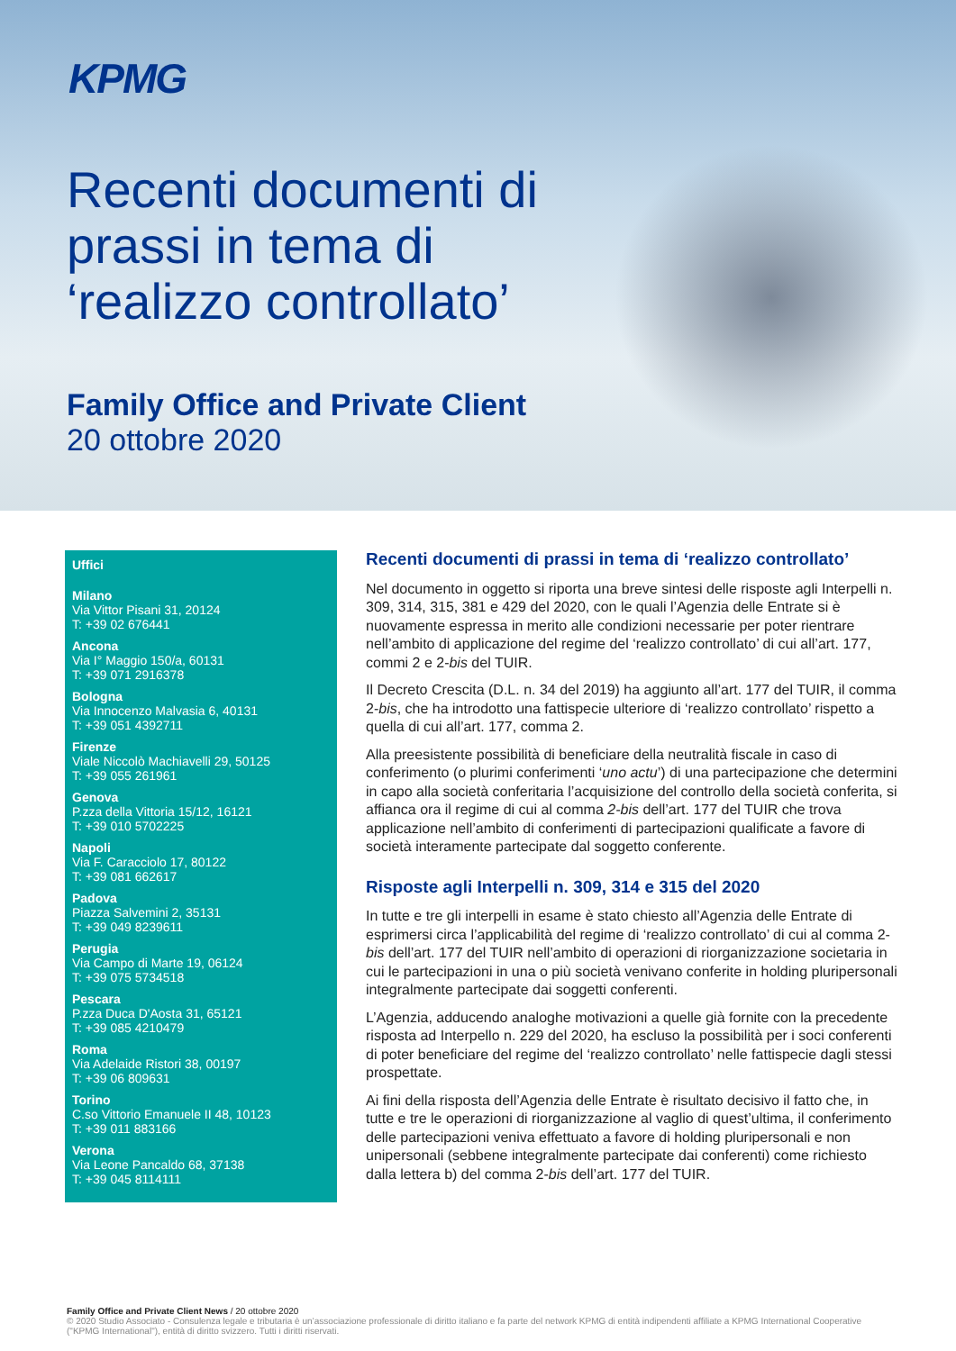KPMG
Recenti documenti di prassi in tema di ‘realizzo controllato’
Family Office and Private Client
20 ottobre 2020
Uffici
Milano
Via Vittor Pisani 31, 20124
T: +39 02 676441
Ancona
Via I° Maggio 150/a, 60131
T: +39 071 2916378
Bologna
Via Innocenzo Malvasia 6, 40131
T: +39 051 4392711
Firenze
Viale Niccolò Machiavelli 29, 50125
T: +39 055 261961
Genova
P.zza della Vittoria 15/12, 16121
T: +39 010 5702225
Napoli
Via F. Caracciolo 17, 80122
T: +39 081 662617
Padova
Piazza Salvemini 2, 35131
T: +39 049 8239611
Perugia
Via Campo di Marte 19, 06124
T: +39 075 5734518
Pescara
P.zza Duca D'Aosta 31, 65121
T: +39 085 4210479
Roma
Via Adelaide Ristori 38, 00197
T: +39 06 809631
Torino
C.so Vittorio Emanuele II 48, 10123
T: +39 011 883166
Verona
Via Leone Pancaldo 68, 37138
T: +39 045 8114111
Recenti documenti di prassi in tema di ‘realizzo controllato’
Nel documento in oggetto si riporta una breve sintesi delle risposte agli Interpelli n. 309, 314, 315, 381 e 429 del 2020, con le quali l’Agenzia delle Entrate si è nuovamente espressa in merito alle condizioni necessarie per poter rientrare nell’ambito di applicazione del regime del ‘realizzo controllato’ di cui all’art. 177, commi 2 e 2-bis del TUIR.
Il Decreto Crescita (D.L. n. 34 del 2019) ha aggiunto all’art. 177 del TUIR, il comma 2-bis, che ha introdotto una fattispecie ulteriore di ‘realizzo controllato’ rispetto a quella di cui all’art. 177, comma 2.
Alla preesistente possibilità di beneficiare della neutralità fiscale in caso di conferimento (o plurimi conferimenti ‘uno actu’) di una partecipazione che determini in capo alla società conferitaria l’acquisizione del controllo della società conferita, si affianca ora il regime di cui al comma 2-bis dell’art. 177 del TUIR che trova applicazione nell’ambito di conferimenti di partecipazioni qualificate a favore di società interamente partecipate dal soggetto conferente.
Risposte agli Interpelli n. 309, 314 e 315 del 2020
In tutte e tre gli interpelli in esame è stato chiesto all’Agenzia delle Entrate di esprimersi circa l’applicabilità del regime di ‘realizzo controllato’ di cui al comma 2-bis dell’art. 177 del TUIR nell’ambito di operazioni di riorganizzazione societaria in cui le partecipazioni in una o più società venivano conferite in holding pluripersonali integralmente partecipate dai soggetti conferenti.
L’Agenzia, adducendo analoghe motivazioni a quelle già fornite con la precedente risposta ad Interpello n. 229 del 2020, ha escluso la possibilità per i soci conferenti di poter beneficiare del regime del ‘realizzo controllato’ nelle fattispecie dagli stessi prospettate.
Ai fini della risposta dell’Agenzia delle Entrate è risultato decisivo il fatto che, in tutte e tre le operazioni di riorganizzazione al vaglio di quest’ultima, il conferimento delle partecipazioni veniva effettuato a favore di holding pluripersonali e non unipersonali (sebbene integralmente partecipate dai conferenti) come richiesto dalla lettera b) del comma 2-bis dell’art. 177 del TUIR.
Family Office and Private Client News / 20 ottobre 2020
© 2020 Studio Associato - Consulenza legale e tributaria è un’associazione professionale di diritto italiano e fa parte del network KPMG di entità indipendenti affiliate a KPMG International Cooperative ("KPMG International"), entità di diritto svizzero. Tutti i diritti riservati.